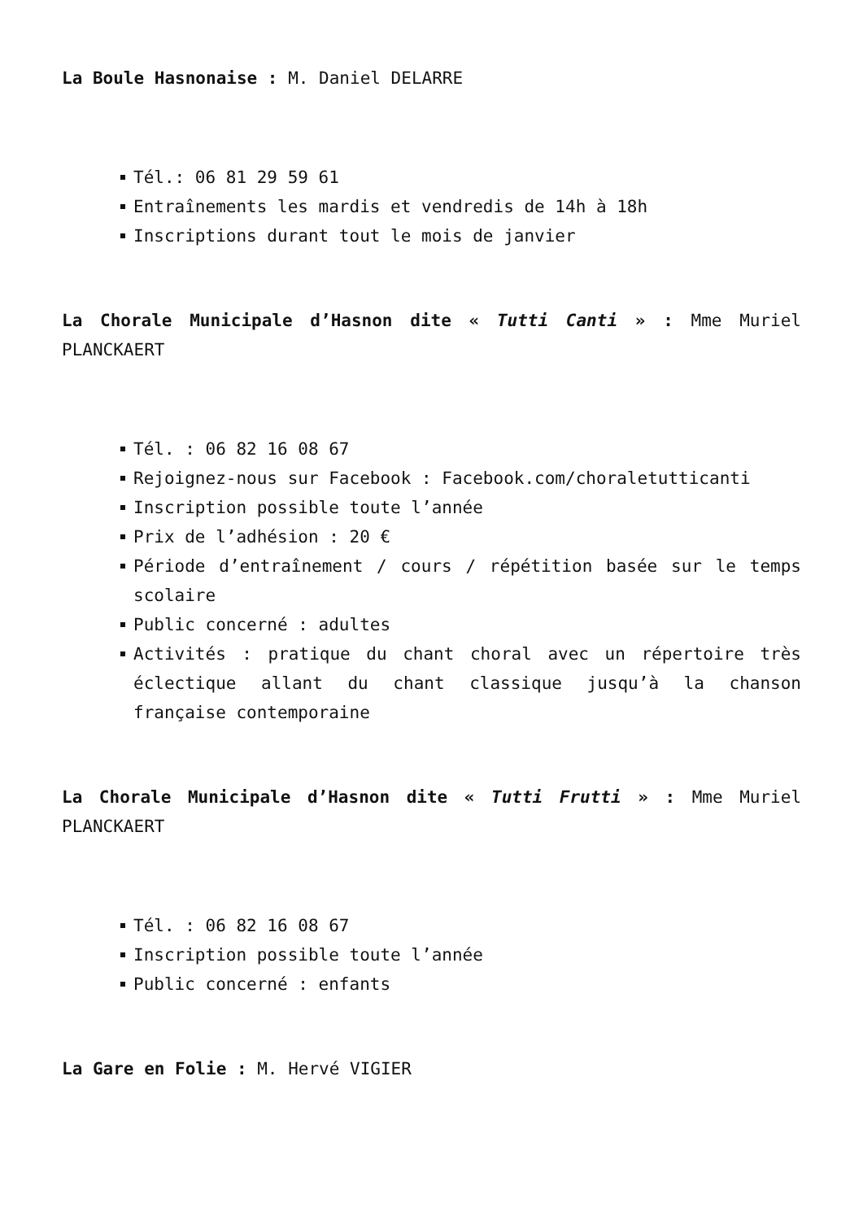La Boule Hasnonaise : M. Daniel DELARRE
Tél.: 06 81 29 59 61
Entraînements les mardis et vendredis de 14h à 18h
Inscriptions durant tout le mois de janvier
La Chorale Municipale d’Hasnon dite « Tutti Canti » : Mme Muriel PLANCKAERT
Tél. : 06 82 16 08 67
Rejoignez-nous sur Facebook : Facebook.com/choraletutticanti
Inscription possible toute l’année
Prix de l’adhésion : 20 €
Période d’entraînement / cours / répétition basée sur le temps scolaire
Public concerné : adultes
Activités : pratique du chant choral avec un répertoire très éclectique allant du chant classique jusqu’à la chanson française contemporaine
La Chorale Municipale d’Hasnon dite « Tutti Frutti » : Mme Muriel PLANCKAERT
Tél. : 06 82 16 08 67
Inscription possible toute l’année
Public concerné : enfants
La Gare en Folie : M. Hervé VIGIER